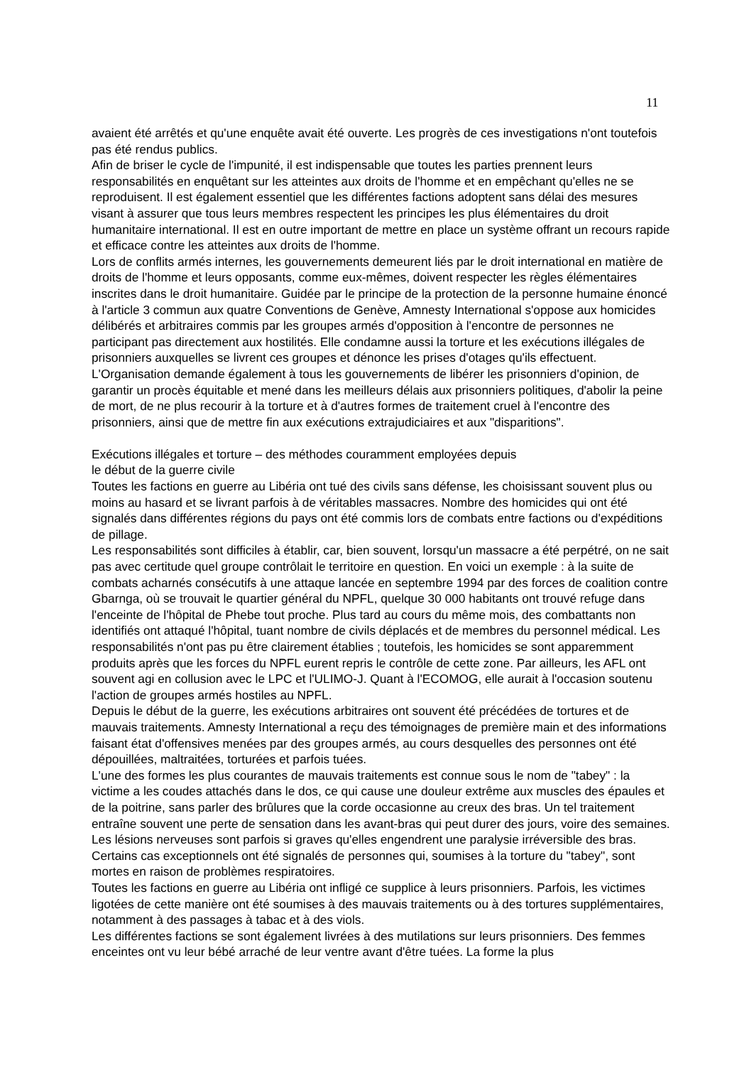11
avaient été arrêtés et qu'une enquête avait été ouverte. Les progrès de ces investigations n'ont toutefois pas été rendus publics.
Afin de briser le cycle de l'impunité, il est indispensable que toutes les parties prennent leurs responsabilités en enquêtant sur les atteintes aux droits de l'homme et en empêchant qu'elles ne se reproduisent. Il est également essentiel que les différentes factions adoptent sans délai des mesures visant à assurer que tous leurs membres respectent les principes les plus élémentaires du droit humanitaire international. Il est en outre important de mettre en place un système offrant un recours rapide et efficace contre les atteintes aux droits de l'homme.
Lors de conflits armés internes, les gouvernements demeurent liés par le droit international en matière de droits de l'homme et leurs opposants, comme eux-mêmes, doivent respecter les règles élémentaires inscrites dans le droit humanitaire. Guidée par le principe de la protection de la personne humaine énoncé à l'article 3 commun aux quatre Conventions de Genève, Amnesty International s'oppose aux homicides délibérés et arbitraires commis par les groupes armés d'opposition à l'encontre de personnes ne participant pas directement aux hostilités. Elle condamne aussi la torture et les exécutions illégales de prisonniers auxquelles se livrent ces groupes et dénonce les prises d'otages qu'ils effectuent. L'Organisation demande également à tous les gouvernements de libérer les prisonniers d'opinion, de garantir un procès équitable et mené dans les meilleurs délais aux prisonniers politiques, d'abolir la peine de mort, de ne plus recourir à la torture et à d'autres formes de traitement cruel à l'encontre des prisonniers, ainsi que de mettre fin aux exécutions extrajudiciaires et aux "disparitions".
Exécutions illégales et torture – des méthodes couramment employées depuis
le début de la guerre civile
Toutes les factions en guerre au Libéria ont tué des civils sans défense, les choisissant souvent plus ou moins au hasard et se livrant parfois à de véritables massacres. Nombre des homicides qui ont été signalés dans différentes régions du pays ont été commis lors de combats entre factions ou d'expéditions de pillage.
Les responsabilités sont difficiles à établir, car, bien souvent, lorsqu'un massacre a été perpétré, on ne sait pas avec certitude quel groupe contrôlait le territoire en question. En voici un exemple : à la suite de combats acharnés consécutifs à une attaque lancée en septembre 1994 par des forces de coalition contre Gbarnga, où se trouvait le quartier général du NPFL, quelque 30 000 habitants ont trouvé refuge dans l'enceinte de l'hôpital de Phebe tout proche. Plus tard au cours du même mois, des combattants non identifiés ont attaqué l'hôpital, tuant nombre de civils déplacés et de membres du personnel médical. Les responsabilités n'ont pas pu être clairement établies ; toutefois, les homicides se sont apparemment produits après que les forces du NPFL eurent repris le contrôle de cette zone. Par ailleurs, les AFL ont souvent agi en collusion avec le LPC et l'ULIMO-J. Quant à l'ECOMOG, elle aurait à l'occasion soutenu l'action de groupes armés hostiles au NPFL.
Depuis le début de la guerre, les exécutions arbitraires ont souvent été précédées de tortures et de mauvais traitements. Amnesty International a reçu des témoignages de première main et des informations faisant état d'offensives menées par des groupes armés, au cours desquelles des personnes ont été dépouillées, maltraitées, torturées et parfois tuées.
L'une des formes les plus courantes de mauvais traitements est connue sous le nom de "tabey" : la victime a les coudes attachés dans le dos, ce qui cause une douleur extrême aux muscles des épaules et de la poitrine, sans parler des brûlures que la corde occasionne au creux des bras. Un tel traitement entraîne souvent une perte de sensation dans les avant-bras qui peut durer des jours, voire des semaines. Les lésions nerveuses sont parfois si graves qu'elles engendrent une paralysie irréversible des bras. Certains cas exceptionnels ont été signalés de personnes qui, soumises à la torture du "tabey", sont mortes en raison de problèmes respiratoires.
Toutes les factions en guerre au Libéria ont infligé ce supplice à leurs prisonniers. Parfois, les victimes ligotées de cette manière ont été soumises à des mauvais traitements ou à des tortures supplémentaires, notamment à des passages à tabac et à des viols.
Les différentes factions se sont également livrées à des mutilations sur leurs prisonniers. Des femmes enceintes ont vu leur bébé arraché de leur ventre avant d'être tuées. La forme la plus